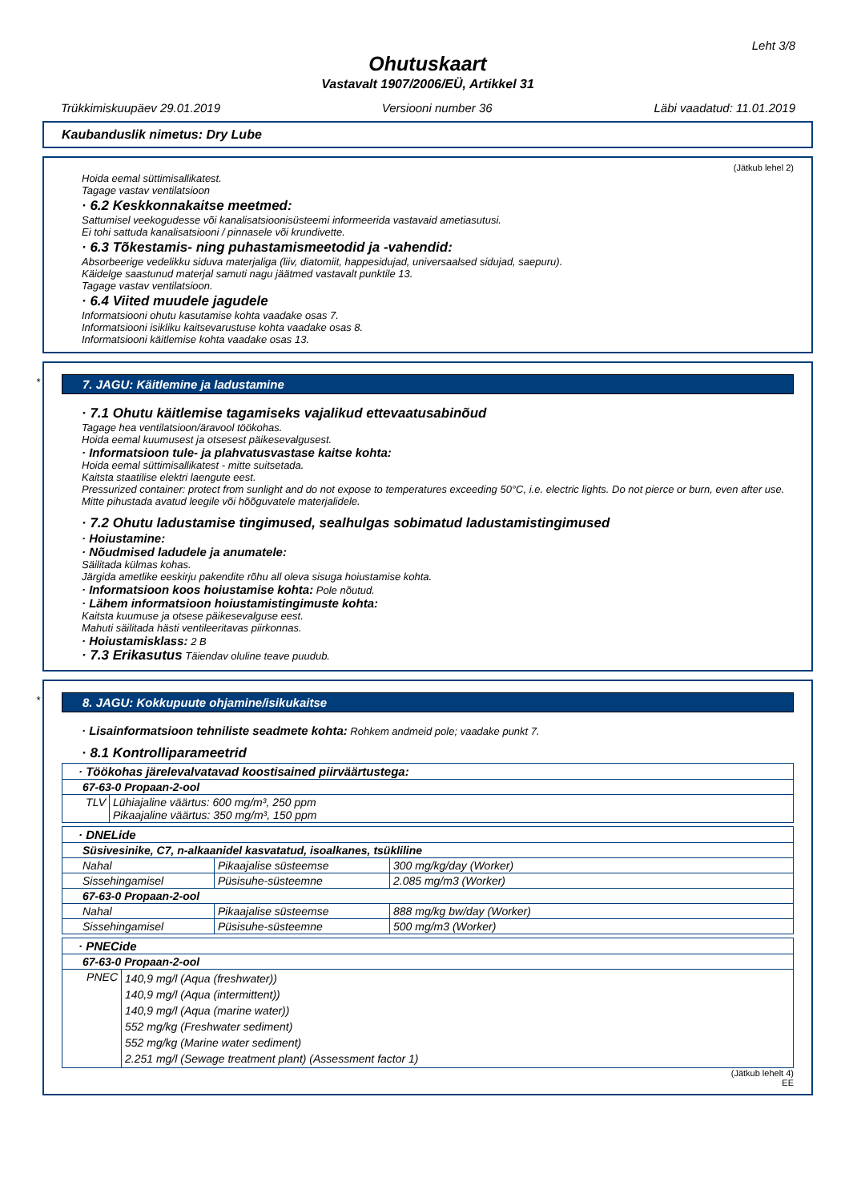Leht 3/8
Ohutuskaart
Vastavalt 1907/2006/EÜ, Artikkel 31
Trükkimiskuupäev 29.01.2019 Versiooni number 36 Läbi vaadatud: 11.01.2019
Kaubanduslik nimetus: Dry Lube
(Jätkub lehel 2)
Hoida eemal süttimisallikatest.
Tagage vastav ventilatsioon
· 6.2 Keskkonnakaitse meetmed:
Sattumisel veekogudesse või kanalisatsioonisüsteemi informeerida vastavaid ametiasutusi.
Ei tohi sattuda kanalisatsiooni / pinnasele või krundivette.
· 6.3 Tõkestamis- ning puhastamismeetodid ja -vahendid:
Absorbeerige vedelikku siduva materjaliga (liiv, diatomiit, happesidujad, universaalsed sidujad, saepuru).
Käidelge saastunud materjal samuti nagu jäätmed vastavalt punktile 13.
Tagage vastav ventilatsioon.
· 6.4 Viited muudele jagudele
Informatsiooni ohutu kasutamise kohta vaadake osas 7.
Informatsiooni isikliku kaitsevarustuse kohta vaadake osas 8.
Informatsiooni käitlemise kohta vaadake osas 13.
*
7. JAGU: Käitlemine ja ladustamine
· 7.1 Ohutu käitlemise tagamiseks vajalikud ettevaatusabinõud
Tagage hea ventilatsioon/äravool töökohas.
Hoida eemal kuumusest ja otsesest päikesevalgusest.
· Informatsioon tule- ja plahvatusvastase kaitse kohta:
Hoida eemal süttimisallikatest - mitte suitsetada.
Kaitsta staatilise elektri laengute eest.
Pressurized container: protect from sunlight and do not expose to temperatures exceeding 50°C, i.e. electric lights. Do not pierce or burn, even after use.
Mitte pihustada avatud leegile või hõõguvatele materjalidele.
· 7.2 Ohutu ladustamise tingimused, sealhulgas sobimatud ladustamistingimused
· Hoiustamine:
· Nõudmised ladudele ja anumatele:
Säilitada külmas kohas.
Järgida ametlike eeskirju pakendite rõhu all oleva sisuga hoiustamise kohta.
· Informatsioon koos hoiustamise kohta: Pole nõutud.
· Lähem informatsioon hoiustamistingimuste kohta:
Kaitsta kuumuse ja otsese päikesevalguse eest.
Mahuti säilitada hästi ventileeritavas piirkonnas.
· Hoiustamisklass: 2 B
· 7.3 Erikasutus Täiendav oluline teave puudub.
*
8. JAGU: Kokkupuute ohjamine/isikukaitse
· Lisainformatsioon tehniliste seadmete kohta: Rohkem andmeid pole; vaadake punkt 7.
· 8.1 Kontrolliparameetrid
| · Töökohas järelevalvatavad koostisained piirväärtustega: | |
| 67-63-0 Propaan-2-ool | |
| TLV | Lühiajaline väärtus: 600 mg/m³, 250 ppm Pikaajaline väärtus: 350 mg/m³, 150 ppm |
| · DNELide | | |
| Süsivesinike, C7, n-alkaanidel kasvatatud, isoalkanes, tsükliline | | |
| Nahal | Pikaajalise süsteemse | 300 mg/kg/day (Worker) |
| Sissehingamisel | Püsisuhe-süsteemne | 2.085 mg/m3 (Worker) |
| 67-63-0 Propaan-2-ool | | |
| Nahal | Pikaajalise süsteemse | 888 mg/kg bw/day (Worker) |
| Sissehingamisel | Püsisuhe-süsteemne | 500 mg/m3 (Worker) |
| · PNECide | |
| 67-63-0 Propaan-2-ool | |
| PNEC | 140,9 mg/l (Aqua (freshwater)) 140,9 mg/l (Aqua (intermittent)) 140,9 mg/l (Aqua (marine water)) 552 mg/kg (Freshwater sediment) 552 mg/kg (Marine water sediment) 2.251 mg/l (Sewage treatment plant) (Assessment factor 1) |
(Jätkub lehelt 4)
EE